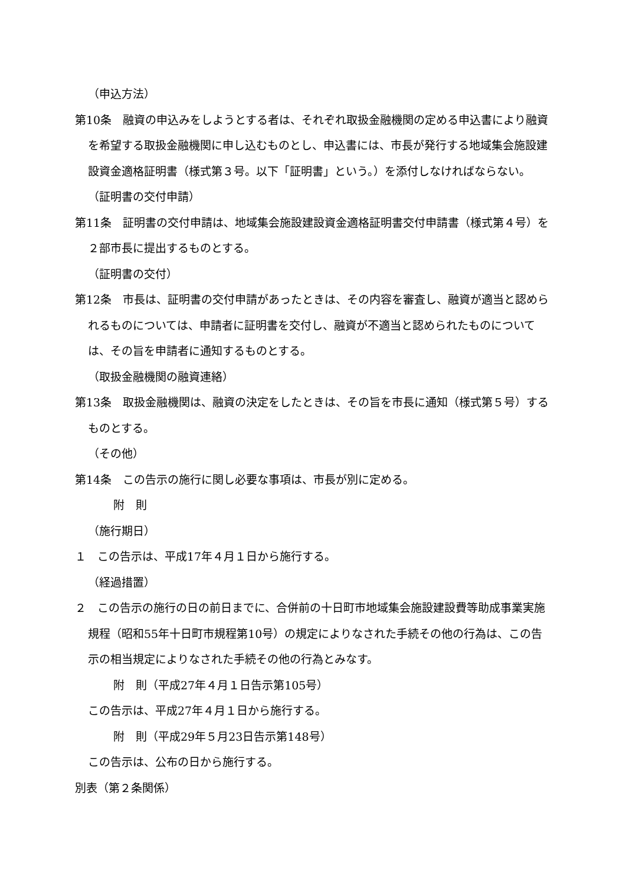（申込方法）
第10条　融資の申込みをしようとする者は、それぞれ取扱金融機関の定める申込書により融資を希望する取扱金融機関に申し込むものとし、申込書には、市長が発行する地域集会施設建設資金適格証明書（様式第３号。以下「証明書」という。）を添付しなければならない。
（証明書の交付申請）
第11条　証明書の交付申請は、地域集会施設建設資金適格証明書交付申請書（様式第４号）を２部市長に提出するものとする。
（証明書の交付）
第12条　市長は、証明書の交付申請があったときは、その内容を審査し、融資が適当と認められるものについては、申請者に証明書を交付し、融資が不適当と認められたものについては、その旨を申請者に通知するものとする。
（取扱金融機関の融資連絡）
第13条　取扱金融機関は、融資の決定をしたときは、その旨を市長に通知（様式第５号）するものとする。
（その他）
第14条　この告示の施行に関し必要な事項は、市長が別に定める。
附　則
（施行期日）
１　この告示は、平成17年４月１日から施行する。
（経過措置）
２　この告示の施行の日の前日までに、合併前の十日町市地域集会施設建設費等助成事業実施規程（昭和55年十日町市規程第10号）の規定によりなされた手続その他の行為は、この告示の相当規定によりなされた手続その他の行為とみなす。
附　則（平成27年４月１日告示第105号）
この告示は、平成27年４月１日から施行する。
附　則（平成29年５月23日告示第148号）
この告示は、公布の日から施行する。
別表（第２条関係）